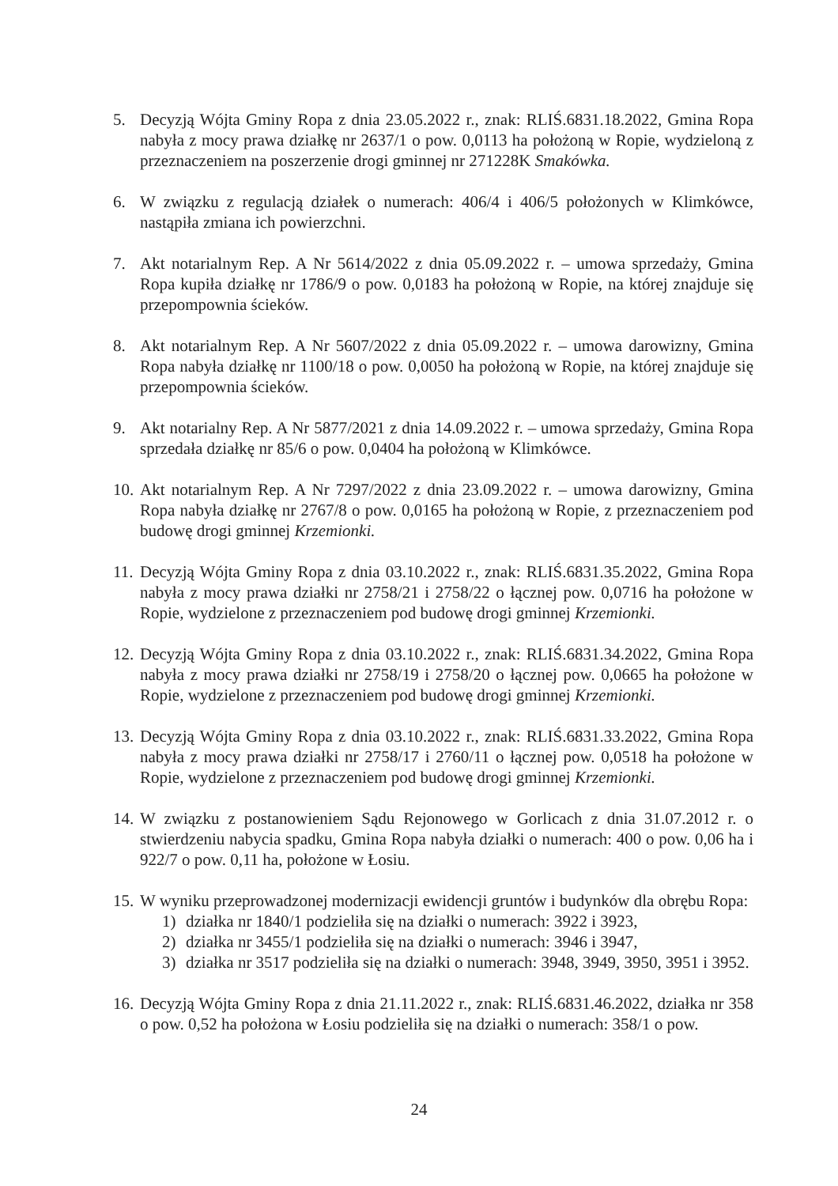5. Decyzją Wójta Gminy Ropa z dnia 23.05.2022 r., znak: RLIŚ.6831.18.2022, Gmina Ropa nabyła z mocy prawa działkę nr 2637/1 o pow. 0,0113 ha położoną w Ropie, wydzieloną z przeznaczeniem na poszerzenie drogi gminnej nr 271228K Smakówka.
6. W związku z regulacją działek o numerach: 406/4 i 406/5 położonych w Klimkówce, nastąpiła zmiana ich powierzchni.
7. Akt notarialnym Rep. A Nr 5614/2022 z dnia 05.09.2022 r. – umowa sprzedaży, Gmina Ropa kupiła działkę nr 1786/9 o pow. 0,0183 ha położoną w Ropie, na której znajduje się przepompownia ścieków.
8. Akt notarialnym Rep. A Nr 5607/2022 z dnia 05.09.2022 r. – umowa darowizny, Gmina Ropa nabyła działkę nr 1100/18 o pow. 0,0050 ha położoną w Ropie, na której znajduje się przepompownia ścieków.
9. Akt notarialny Rep. A Nr 5877/2021 z dnia 14.09.2022 r. – umowa sprzedaży, Gmina Ropa sprzedała działkę nr 85/6 o pow. 0,0404 ha położoną w Klimkówce.
10.
Akt notarialnym Rep. A Nr 7297/2022 z dnia 23.09.2022 r. – umowa darowizny, Gmina Ropa nabyła działkę nr 2767/8 o pow. 0,0165 ha położoną w Ropie, z przeznaczeniem pod budowę drogi gminnej Krzemionki.
11.
Decyzją Wójta Gminy Ropa z dnia 03.10.2022 r., znak: RLIŚ.6831.35.2022, Gmina Ropa nabyła z mocy prawa działki nr 2758/21 i 2758/22 o łącznej pow. 0,0716 ha położone w Ropie, wydzielone z przeznaczeniem pod budowę drogi gminnej Krzemionki.
12.
Decyzją Wójta Gminy Ropa z dnia 03.10.2022 r., znak: RLIŚ.6831.34.2022, Gmina Ropa nabyła z mocy prawa działki nr 2758/19 i 2758/20 o łącznej pow. 0,0665 ha położone w Ropie, wydzielone z przeznaczeniem pod budowę drogi gminnej Krzemionki.
13.
Decyzją Wójta Gminy Ropa z dnia 03.10.2022 r., znak: RLIŚ.6831.33.2022, Gmina Ropa nabyła z mocy prawa działki nr 2758/17 i 2760/11 o łącznej pow. 0,0518 ha położone w Ropie, wydzielone z przeznaczeniem pod budowę drogi gminnej Krzemionki.
14.
W związku z postanowieniem Sądu Rejonowego w Gorlicach z dnia 31.07.2012 r. o stwierdzeniu nabycia spadku, Gmina Ropa nabyła działki o numerach: 400 o pow. 0,06 ha i 922/7 o pow. 0,11 ha, położone w Łosiu.
15.
W wyniku przeprowadzonej modernizacji ewidencji gruntów i budynków dla obrębu Ropa:
1) działka nr 1840/1 podzieliła się na działki o numerach: 3922 i 3923,
2) działka nr 3455/1 podzieliła się na działki o numerach: 3946 i 3947,
3) działka nr 3517 podzieliła się na działki o numerach: 3948, 3949, 3950, 3951 i 3952.
16.
Decyzją Wójta Gminy Ropa z dnia 21.11.2022 r., znak: RLIŚ.6831.46.2022, działka nr 358 o pow. 0,52 ha położona w Łosiu podzieliła się na działki o numerach: 358/1 o pow.
24